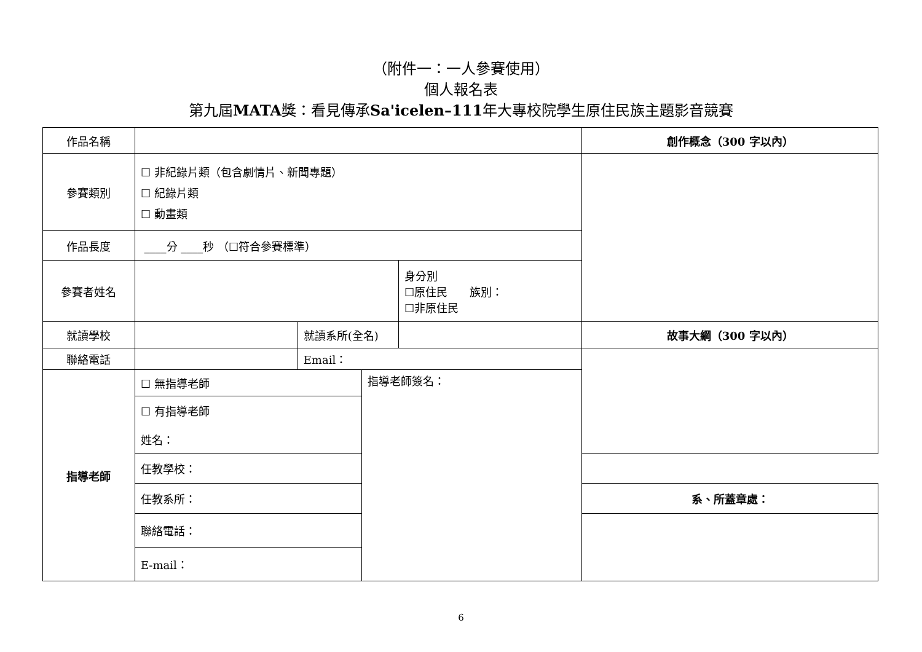（附件一：一人參賽使用）
個人報名表
第九屆MATA獎：看見傳承Sa'icelen–111年大專校院學生原住民族主題影音競賽
| 作品名稱 | | | | | 創作概念（300 字以內） |
| 參賽類別 | ☐ 非紀錄片類（包含劇情片、新聞專題） ☐ 紀錄片類 ☐ 動畫類 | | | | |
| 作品長度 | ____分 ____秒 （☐符合參賽標準） | | | | |
| 參賽者姓名 | | | | 身分別 ☐原住民 族別： ☐非原住民 | |
| 就讀學校 | | 就讀系所(全名) | | | 故事大綱（300 字以內） |
| 聯絡電話 | | Email： | | | |
| 指導老師 | ☐ 無指導老師 | | 指導老師簽名： | | |
| | ☐ 有指導老師 姓名： | | | | |
| | 任教學校： | | | | |
| | 任教系所： | | | | 系、所蓋章處： |
| | 聯絡電話： | | | | |
| | E-mail： | | | | |
6